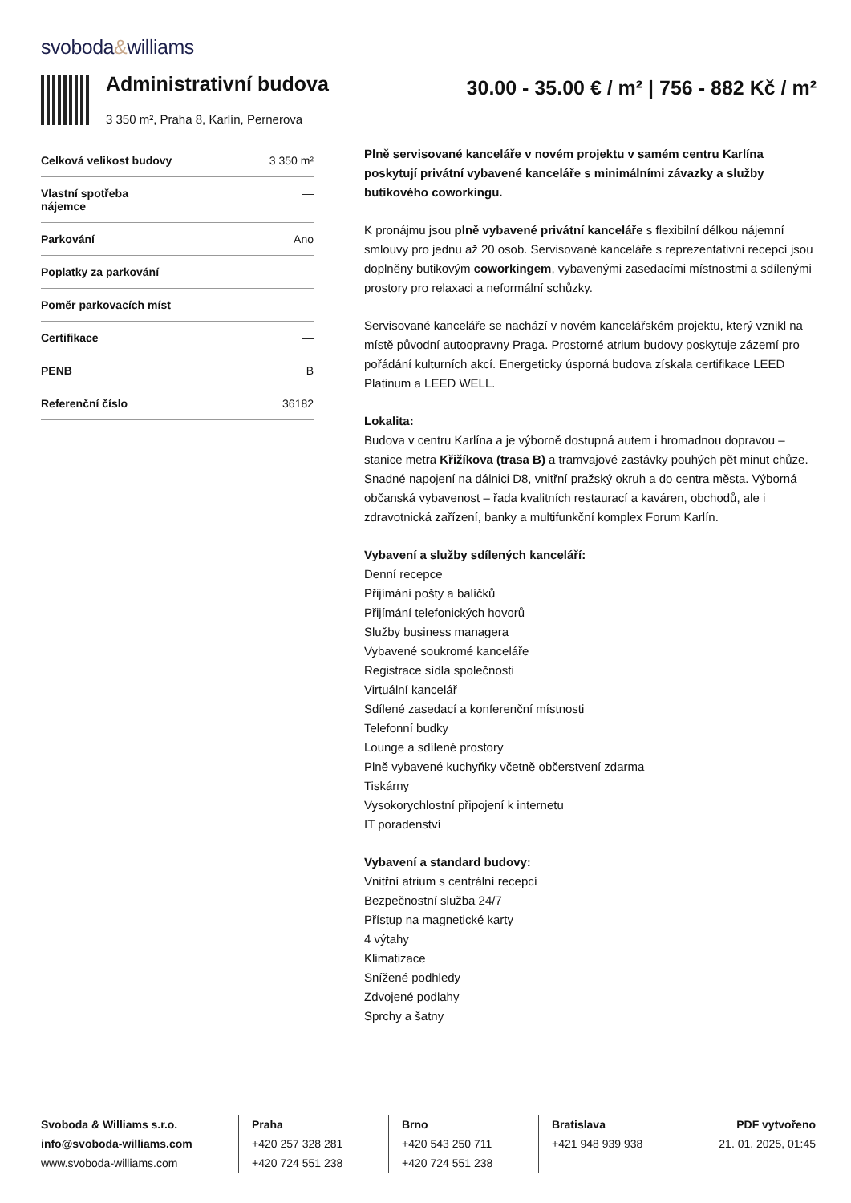svoboda&williams
Administrativní budova
3 350 m², Praha 8, Karlín, Pernerova
30.00 - 35.00 € / m² | 756 - 882 Kč / m²
| Celková velikost budovy | 3 350 m² |
| Vlastní spotřeba nájemce | — |
| Parkování | Ano |
| Poplatky za parkování | — |
| Poměr parkovacích míst | — |
| Certifikace | — |
| PENB | B |
| Referenční číslo | 36182 |
Plně servisované kanceláře v novém projektu v samém centru Karlína poskytují privátní vybavené kanceláře s minimálními závazky a služby butikového coworkingu.
K pronájmu jsou plně vybavené privátní kanceláře s flexibilní délkou nájemní smlouvy pro jednu až 20 osob. Servisované kanceláře s reprezentativní recepcí jsou doplněny butikovým coworkingem, vybavenými zasedacími místnostmi a sdílenými prostory pro relaxaci a neformální schůzky.
Servisované kanceláře se nachází v novém kancelářském projektu, který vznikl na místě původní autoopravny Praga. Prostorné atrium budovy poskytuje zázemí pro pořádání kulturních akcí. Energeticky úsporná budova získala certifikace LEED Platinum a LEED WELL.
Lokalita:
Budova v centru Karlína a je výborně dostupná autem i hromadnou dopravou – stanice metra Křižíkova (trasa B) a tramvajové zastávky pouhých pět minut chůze. Snadné napojení na dálnici D8, vnitřní pražský okruh a do centra města. Výborná občanská vybavenost – řada kvalitních restaurací a kaváren, obchodů, ale i zdravotnická zařízení, banky a multifunkční komplex Forum Karlín.
Vybavení a služby sdílených kanceláří:
Denní recepce
Přijímání pošty a balíčků
Přijímání telefonických hovorů
Služby business managera
Vybavené soukromé kanceláře
Registrace sídla společnosti
Virtuální kancelář
Sdílené zasedací a konferenční místnosti
Telefonní budky
Lounge a sdílené prostory
Plně vybavené kuchyňky včetně občerstvení zdarma
Tiskárny
Vysokorychlostní připojení k internetu
IT poradenství
Vybavení a standard budovy:
Vnitřní atrium s centrální recepcí
Bezpečnostní služba 24/7
Přístup na magnetické karty
4 výtahy
Klimatizace
Snížené podhledy
Zdvojené podlahy
Sprchy a šatny
Svoboda & Williams s.r.o.
info@svoboda-williams.com
www.svoboda-williams.com
Praha
+420 257 328 281
+420 724 551 238
Brno
+420 543 250 711
+420 724 551 238
Bratislava
+421 948 939 938
PDF vytvořeno
21. 01. 2025, 01:45